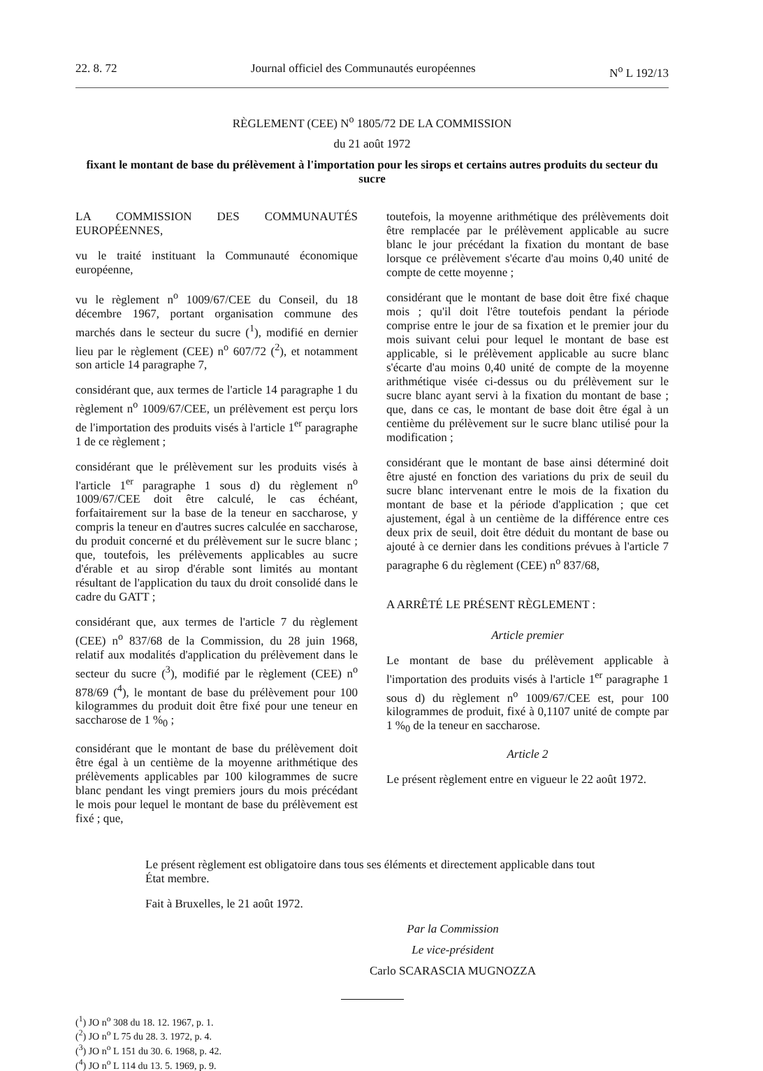22. 8. 72 Journal officiel des Communautés européennes N<sup>o</sup> L 192/13
RÈGLEMENT (CEE) N<sup>o</sup> 1805/72 DE LA COMMISSION
du 21 août 1972
fixant le montant de base du prélèvement à l'importation pour les sirops et certains autres produits du secteur du sucre
LA COMMISSION DES COMMUNAUTÉS EUROPÉENNES,
vu le traité instituant la Communauté économique européenne,
vu le règlement n<sup>o</sup> 1009/67/CEE du Conseil, du 18 décembre 1967, portant organisation commune des marchés dans le secteur du sucre (<sup>1</sup>), modifié en dernier lieu par le règlement (CEE) n<sup>o</sup> 607/72 (<sup>2</sup>), et notamment son article 14 paragraphe 7,
considérant que, aux termes de l'article 14 paragraphe 1 du règlement n<sup>o</sup> 1009/67/CEE, un prélèvement est perçu lors de l'importation des produits visés à l'article 1<sup>er</sup> paragraphe 1 de ce règlement ;
considérant que le prélèvement sur les produits visés à l'article 1<sup>er</sup> paragraphe 1 sous d) du règlement n<sup>o</sup> 1009/67/CEE doit être calculé, le cas échéant, forfaitairement sur la base de la teneur en saccharose, y compris la teneur en d'autres sucres calculée en saccharose, du produit concerné et du prélèvement sur le sucre blanc ; que, toutefois, les prélèvements applicables au sucre d'érable et au sirop d'érable sont limités au montant résultant de l'application du taux du droit consolidé dans le cadre du GATT ;
considérant que, aux termes de l'article 7 du règlement (CEE) n<sup>o</sup> 837/68 de la Commission, du 28 juin 1968, relatif aux modalités d'application du prélèvement dans le secteur du sucre (<sup>3</sup>), modifié par le règlement (CEE) n<sup>o</sup> 878/69 (<sup>4</sup>), le montant de base du prélèvement pour 100 kilogrammes du produit doit être fixé pour une teneur en saccharose de 1 %<sub>0</sub> ;
considérant que le montant de base du prélèvement doit être égal à un centième de la moyenne arithmétique des prélèvements applicables par 100 kilogrammes de sucre blanc pendant les vingt premiers jours du mois précédant le mois pour lequel le montant de base du prélèvement est fixé ; que,
toutefois, la moyenne arithmétique des prélèvements doit être remplacée par le prélèvement applicable au sucre blanc le jour précédant la fixation du montant de base lorsque ce prélèvement s'écarte d'au moins 0,40 unité de compte de cette moyenne ;
considérant que le montant de base doit être fixé chaque mois ; qu'il doit l'être toutefois pendant la période comprise entre le jour de sa fixation et le premier jour du mois suivant celui pour lequel le montant de base est applicable, si le prélèvement applicable au sucre blanc s'écarte d'au moins 0,40 unité de compte de la moyenne arithmétique visée ci-dessus ou du prélèvement sur le sucre blanc ayant servi à la fixation du montant de base ; que, dans ce cas, le montant de base doit être égal à un centième du prélèvement sur le sucre blanc utilisé pour la modification ;
considérant que le montant de base ainsi déterminé doit être ajusté en fonction des variations du prix de seuil du sucre blanc intervenant entre le mois de la fixation du montant de base et la période d'application ; que cet ajustement, égal à un centième de la différence entre ces deux prix de seuil, doit être déduit du montant de base ou ajouté à ce dernier dans les conditions prévues à l'article 7 paragraphe 6 du règlement (CEE) n<sup>o</sup> 837/68,
A ARRÊTÉ LE PRÉSENT RÈGLEMENT :
Article premier
Le montant de base du prélèvement applicable à l'importation des produits visés à l'article 1<sup>er</sup> paragraphe 1 sous d) du règlement n<sup>o</sup> 1009/67/CEE est, pour 100 kilogrammes de produit, fixé à 0,1107 unité de compte par 1 %<sub>0</sub> de la teneur en saccharose.
Article 2
Le présent règlement entre en vigueur le 22 août 1972.
Le présent règlement est obligatoire dans tous ses éléments et directement applicable dans tout État membre.
Fait à Bruxelles, le 21 août 1972.
Par la Commission
Le vice-président
Carlo SCARASCIA MUGNOZZA
(<sup>1</sup>) JO n<sup>o</sup> 308 du 18. 12. 1967, p. 1.
(<sup>2</sup>) JO n<sup>o</sup> L 75 du 28. 3. 1972, p. 4.
(<sup>3</sup>) JO n<sup>o</sup> L 151 du 30. 6. 1968, p. 42.
(<sup>4</sup>) JO n<sup>o</sup> L 114 du 13. 5. 1969, p. 9.